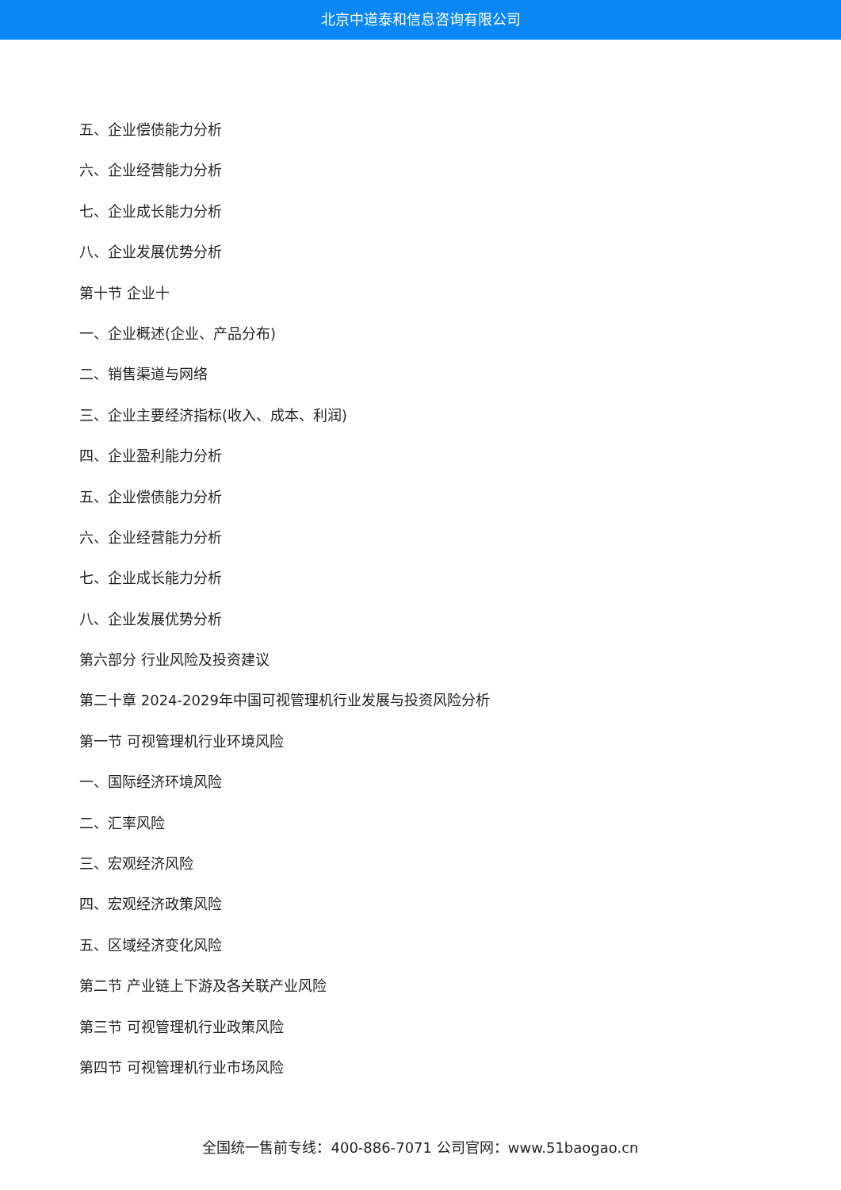北京中道泰和信息咨询有限公司
五、企业偿债能力分析
六、企业经营能力分析
七、企业成长能力分析
八、企业发展优势分析
第十节 企业十
一、企业概述(企业、产品分布)
二、销售渠道与网络
三、企业主要经济指标(收入、成本、利润)
四、企业盈利能力分析
五、企业偿债能力分析
六、企业经营能力分析
七、企业成长能力分析
八、企业发展优势分析
第六部分 行业风险及投资建议
第二十章 2024-2029年中国可视管理机行业发展与投资风险分析
第一节 可视管理机行业环境风险
一、国际经济环境风险
二、汇率风险
三、宏观经济风险
四、宏观经济政策风险
五、区域经济变化风险
第二节 产业链上下游及各关联产业风险
第三节 可视管理机行业政策风险
第四节 可视管理机行业市场风险
全国统一售前专线：400-886-7071 公司官网：www.51baogao.cn